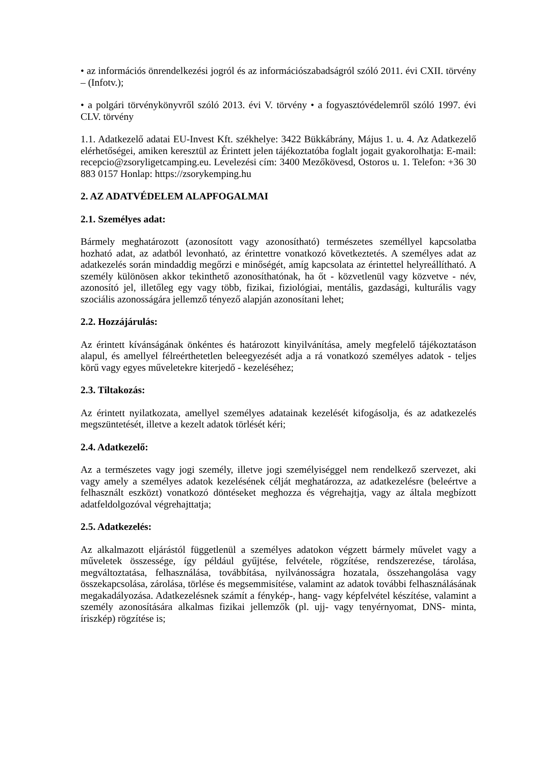• az információs önrendelkezési jogról és az információszabadságról szóló 2011. évi CXII. törvény – (Infotv.);
• a polgári törvénykönyvről szóló 2013. évi V. törvény • a fogyasztóvédelemről szóló 1997. évi CLV. törvény
1.1. Adatkezelő adatai EU-Invest Kft. székhelye: 3422 Bükkábrány, Május 1. u. 4. Az Adatkezelő elérhetőségei, amiken keresztül az Érintett jelen tájékoztatóba foglalt jogait gyakorolhatja: E-mail: recepcio@zsoryligetcamping.eu. Levelezési cím: 3400 Mezőkövesd, Ostoros u. 1. Telefon: +36 30 883 0157 Honlap: https://zsorykemping.hu
2. AZ ADATVÉDELEM ALAPFOGALMAI
2.1. Személyes adat:
Bármely meghatározott (azonosított vagy azonosítható) természetes személlyel kapcsolatba hozható adat, az adatból levonható, az érintettre vonatkozó következtetés. A személyes adat az adatkezelés során mindaddig megőrzi e minőségét, amíg kapcsolata az érintettel helyreállítható. A személy különösen akkor tekinthető azonosíthatónak, ha őt - közvetlenül vagy közvetve - név, azonosító jel, illetőleg egy vagy több, fizikai, fiziológiai, mentális, gazdasági, kulturális vagy szociális azonosságára jellemző tényező alapján azonosítani lehet;
2.2. Hozzájárulás:
Az érintett kívánságának önkéntes és határozott kinyilvánítása, amely megfelelő tájékoztatáson alapul, és amellyel félreérthetetlen beleegyezését adja a rá vonatkozó személyes adatok - teljes körű vagy egyes műveletekre kiterjedő - kezeléséhez;
2.3. Tiltakozás:
Az érintett nyilatkozata, amellyel személyes adatainak kezelését kifogásolja, és az adatkezelés megszüntetését, illetve a kezelt adatok törlését kéri;
2.4. Adatkezelő:
Az a természetes vagy jogi személy, illetve jogi személyiséggel nem rendelkező szervezet, aki vagy amely a személyes adatok kezelésének célját meghatározza, az adatkezelésre (beleértve a felhasznált eszközt) vonatkozó döntéseket meghozza és végrehajtja, vagy az általa megbízott adatfeldolgozóval végrehajttatja;
2.5. Adatkezelés:
Az alkalmazott eljárástól függetlenül a személyes adatokon végzett bármely művelet vagy a műveletek összessége, így például gyűjtése, felvétele, rögzítése, rendszerezése, tárolása, megváltoztatása, felhasználása, továbbítása, nyilvánosságra hozatala, összehangolása vagy összekapcsolása, zárolása, törlése és megsemmisítése, valamint az adatok további felhasználásának megakadályozása. Adatkezelésnek számít a fénykép-, hang- vagy képfelvétel készítése, valamint a személy azonosítására alkalmas fizikai jellemzők (pl. ujj- vagy tenyérnyomat, DNS- minta, íriszkép) rögzítése is;